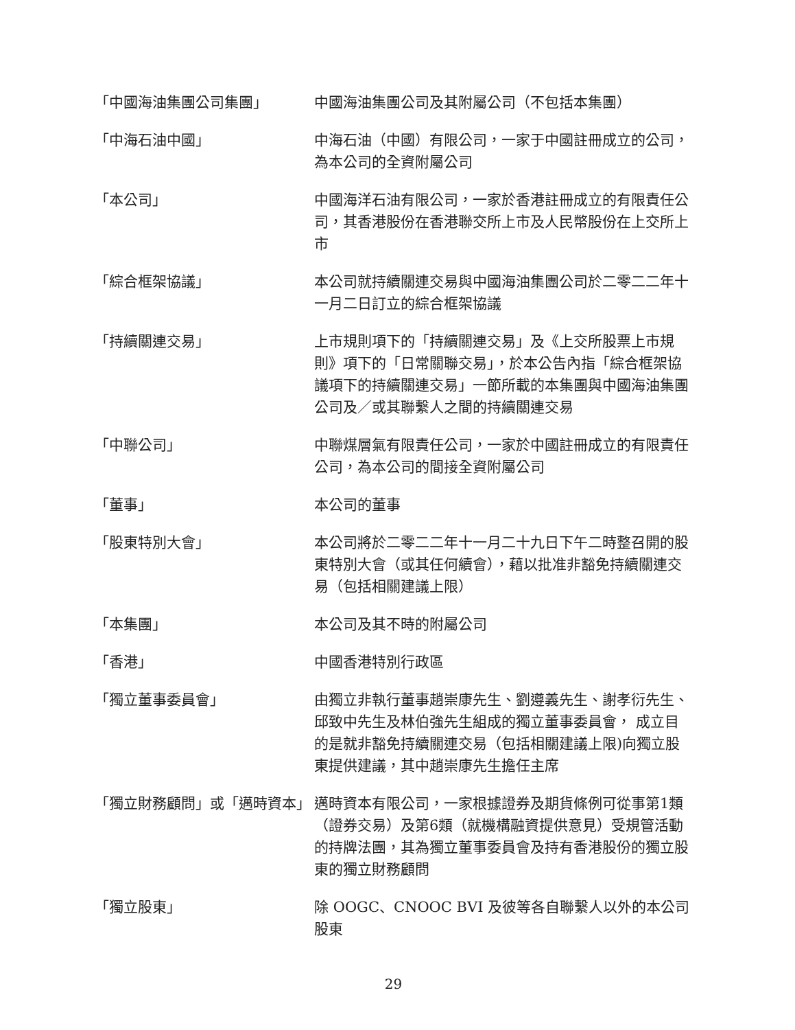「中國海油集團公司集團」 中國海油集團公司及其附屬公司（不包括本集團）
「中海石油中國」 中海石油（中國）有限公司，一家于中國註冊成立的公司，為本公司的全資附屬公司
「本公司」 中國海洋石油有限公司，一家於香港註冊成立的有限責任公司，其香港股份在香港聯交所上市及人民幣股份在上交所上市
「綜合框架協議」 本公司就持續關連交易與中國海油集團公司於二零二二年十一月二日訂立的綜合框架協議
「持續關連交易」 上市規則項下的「持續關連交易」及《上交所股票上市規則》項下的「日常關聯交易」，於本公告內指「綜合框架協議項下的持續關連交易」一節所載的本集團與中國海油集團公司及／或其聯繫人之間的持續關連交易
「中聯公司」 中聯煤層氣有限責任公司，一家於中國註冊成立的有限責任公司，為本公司的間接全資附屬公司
「董事」 本公司的董事
「股東特別大會」 本公司將於二零二二年十一月二十九日下午二時整召開的股東特別大會（或其任何續會），藉以批准非豁免持續關連交易（包括相關建議上限）
「本集團」 本公司及其不時的附屬公司
「香港」 中國香港特別行政區
「獨立董事委員會」 由獨立非執行董事趙崇康先生、劉遵義先生、謝孝衍先生、邱致中先生及林伯強先生組成的獨立董事委員會， 成立目的是就非豁免持續關連交易（包括相關建議上限)向獨立股東提供建議，其中趙崇康先生擔任主席
「獨立財務顧問」或「邁時資本」 邁時資本有限公司，一家根據證券及期貨條例可從事第1類（證券交易）及第6類（就機構融資提供意見）受規管活動的持牌法團，其為獨立董事委員會及持有香港股份的獨立股東的獨立財務顧問
「獨立股東」 除 OOGC、CNOOC BVI 及彼等各自聯繫人以外的本公司股東
29